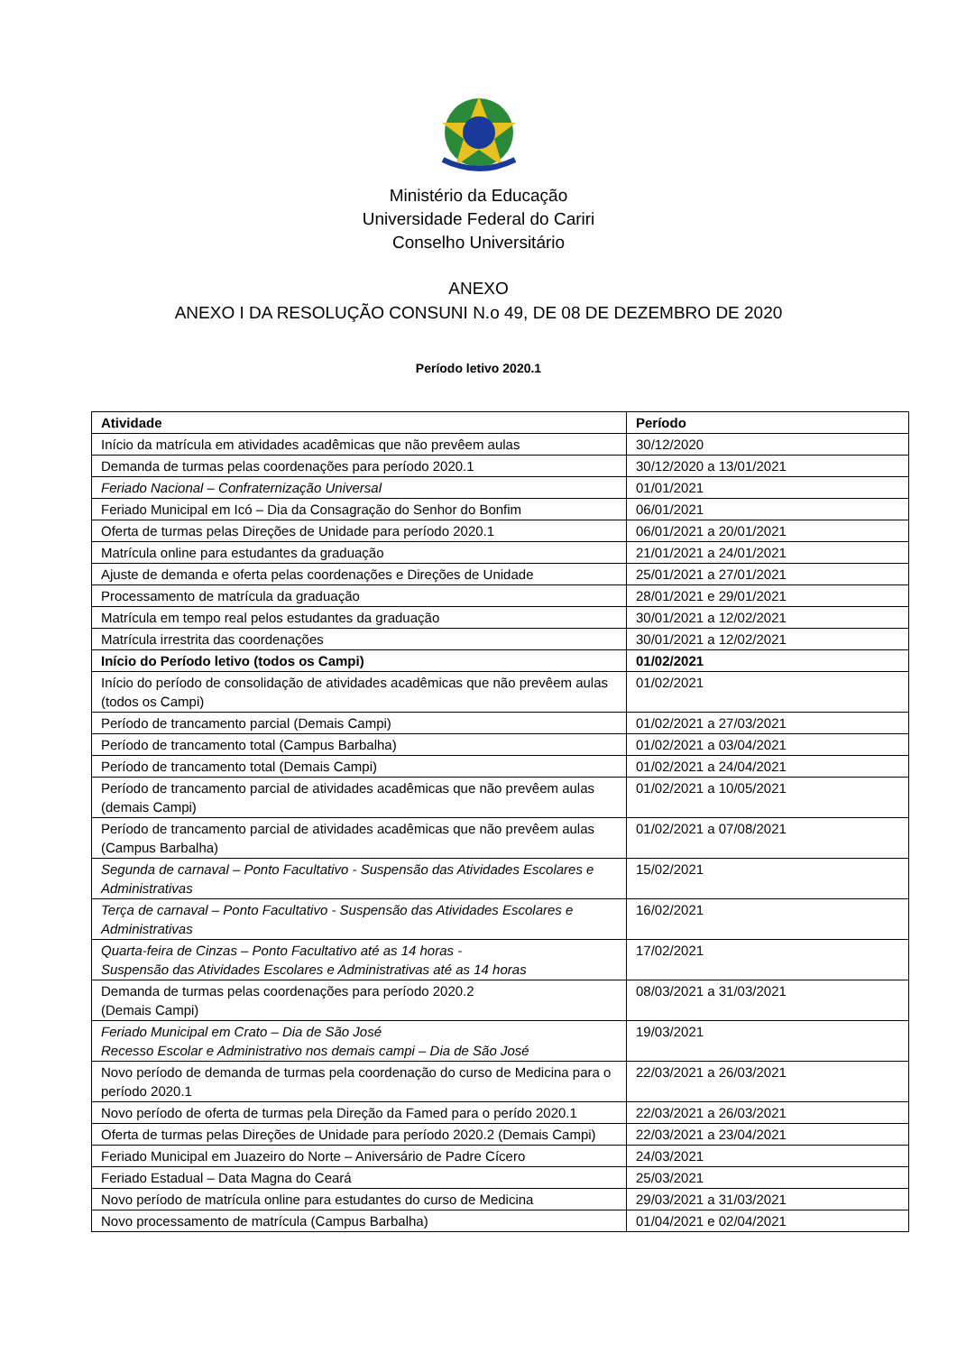Ministério da Educação
Universidade Federal do Cariri
Conselho Universitário
ANEXO
ANEXO I DA RESOLUÇÃO CONSUNI N.o 49, DE 08 DE DEZEMBRO DE 2020
Período letivo 2020.1
| Atividade | Período |
| --- | --- |
| Início da matrícula em atividades acadêmicas que não prevêem aulas | 30/12/2020 |
| Demanda de turmas pelas coordenações para período 2020.1 | 30/12/2020 a 13/01/2021 |
| Feriado Nacional – Confraternização Universal | 01/01/2021 |
| Feriado Municipal em Icó – Dia da Consagração do Senhor do Bonfim | 06/01/2021 |
| Oferta de turmas pelas Direções de Unidade para período 2020.1 | 06/01/2021 a 20/01/2021 |
| Matrícula online para estudantes da graduação | 21/01/2021 a 24/01/2021 |
| Ajuste de demanda e oferta pelas coordenações e Direções de Unidade | 25/01/2021 a 27/01/2021 |
| Processamento de matrícula da graduação | 28/01/2021 e 29/01/2021 |
| Matrícula em tempo real pelos estudantes da graduação | 30/01/2021 a 12/02/2021 |
| Matrícula irrestrita das coordenações | 30/01/2021 a 12/02/2021 |
| Início do Período letivo (todos os Campi) | 01/02/2021 |
| Início do período de consolidação de atividades acadêmicas que não prevêem aulas (todos os Campi) | 01/02/2021 |
| Período de trancamento parcial (Demais Campi) | 01/02/2021 a 27/03/2021 |
| Período de trancamento total (Campus Barbalha) | 01/02/2021 a 03/04/2021 |
| Período de trancamento total (Demais Campi) | 01/02/2021 a 24/04/2021 |
| Período de trancamento parcial de atividades acadêmicas que não prevêem aulas (demais Campi) | 01/02/2021 a 10/05/2021 |
| Período de trancamento parcial de atividades acadêmicas que não prevêem aulas (Campus Barbalha) | 01/02/2021 a 07/08/2021 |
| Segunda de carnaval – Ponto Facultativo - Suspensão das Atividades Escolares e Administrativas | 15/02/2021 |
| Terça de carnaval – Ponto Facultativo - Suspensão das Atividades Escolares e Administrativas | 16/02/2021 |
| Quarta-feira de Cinzas – Ponto Facultativo até as 14 horas - Suspensão das Atividades Escolares e Administrativas até as 14 horas | 17/02/2021 |
| Demanda de turmas pelas coordenações para período 2020.2 (Demais Campi) | 08/03/2021 a 31/03/2021 |
| Feriado Municipal em Crato – Dia de São José Recesso Escolar e Administrativo nos demais campi – Dia de São José | 19/03/2021 |
| Novo período de demanda de turmas pela coordenação do curso de Medicina para o período 2020.1 | 22/03/2021 a 26/03/2021 |
| Novo período de oferta de turmas pela Direção da Famed para o perído 2020.1 | 22/03/2021 a 26/03/2021 |
| Oferta de turmas pelas Direções de Unidade para período 2020.2 (Demais Campi) | 22/03/2021 a 23/04/2021 |
| Feriado Municipal em Juazeiro do Norte – Aniversário de Padre Cícero | 24/03/2021 |
| Feriado Estadual – Data Magna do Ceará | 25/03/2021 |
| Novo período de matrícula online para estudantes do curso de Medicina | 29/03/2021 a 31/03/2021 |
| Novo processamento de matrícula (Campus Barbalha) | 01/04/2021 e 02/04/2021 |